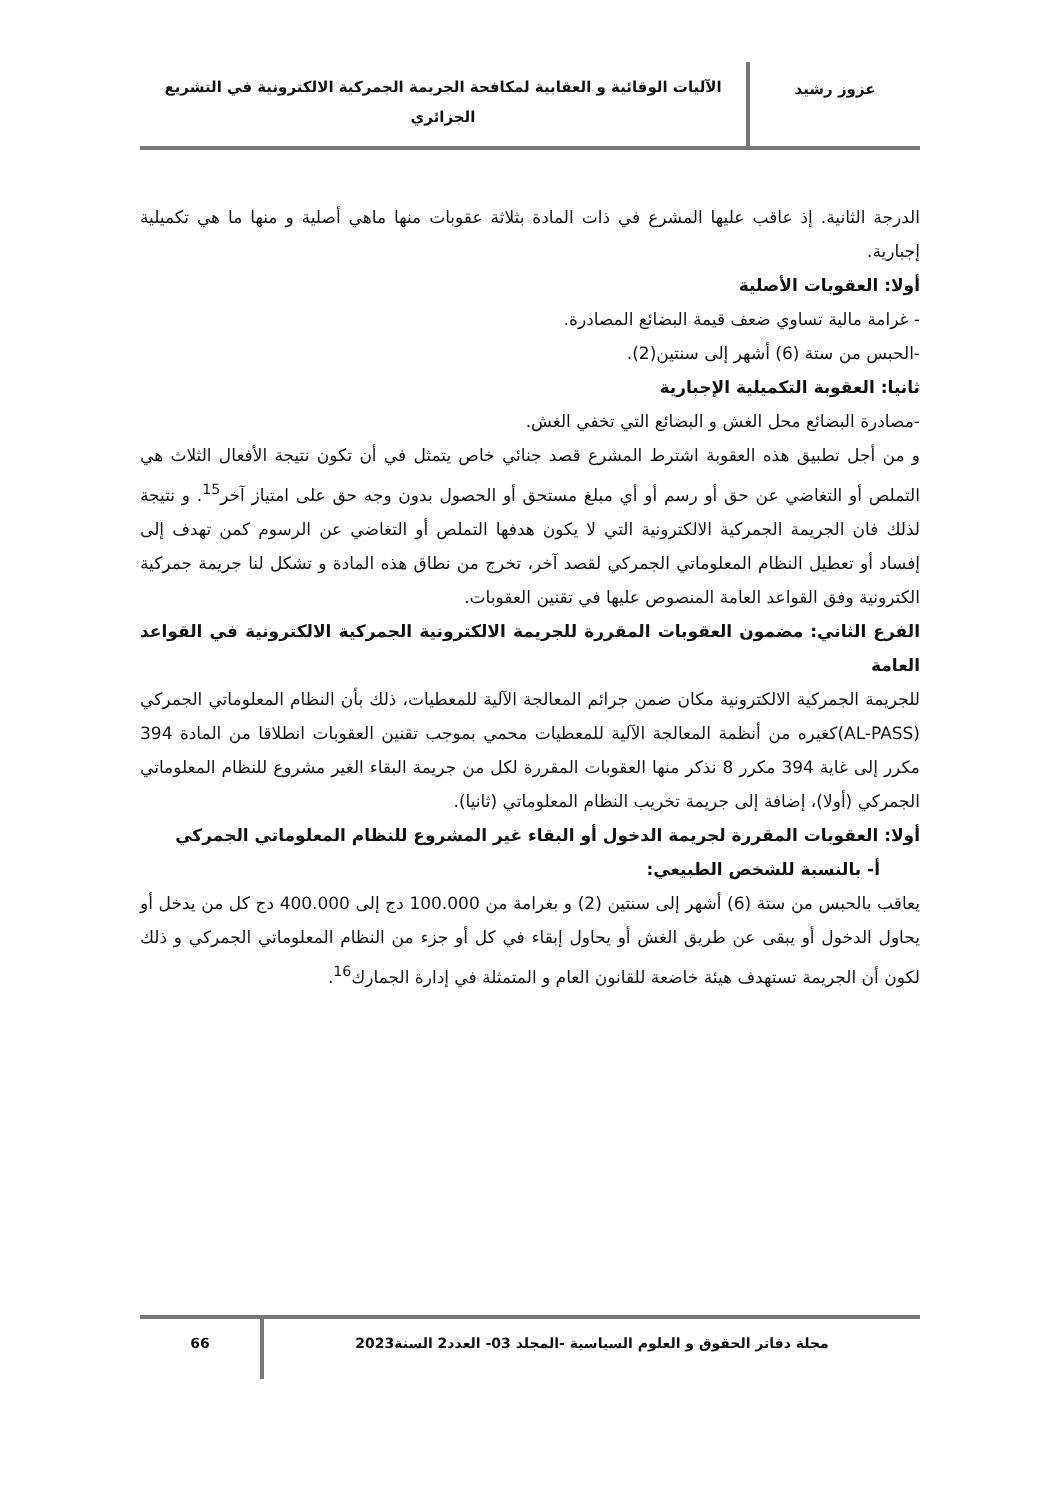عزوز رشيد
الآليات الوقائية و العقابية لمكافحة الجريمة الجمركية الالكترونية في التشريع الجزائري
الدرجة الثانية. إذ عاقب عليها المشرع في ذات المادة بثلاثة عقوبات منها ماهي أصلية و منها ما هي تكميلية إجبارية.
أولا: العقوبات الأصلية
- غرامة مالية تساوي ضعف قيمة البضائع المصادرة.
-الحبس من ستة (6) أشهر إلى سنتين(2).
ثانيا: العقوبة التكميلية الإجبارية
-مصادرة البضائع محل الغش و البضائع التي تخفي الغش.
و من أجل تطبيق هذه العقوبة اشترط المشرع قصد جنائي خاص يتمثل في أن تكون نتيجة الأفعال الثلاث هي التملص أو التغاضي عن حق أو رسم أو أي مبلغ مستحق أو الحصول بدون وجه حق على امتياز آخر<sup>15</sup>. و نتيجة لذلك فان الجريمة الجمركية الالكترونية التي لا يكون هدفها التملص أو التغاضي عن الرسوم كمن تهدف إلى إفساد أو تعطيل النظام المعلوماتي الجمركي لقصد آخر، تخرج من نطاق هذه المادة و تشكل لنا جريمة جمركية الكترونية وفق القواعد العامة المنصوص عليها في تقنين العقوبات.
الفرع الثاني: مضمون العقوبات المقررة للجريمة الالكترونية الجمركية الالكترونية في القواعد العامة
للجريمة الجمركية الالكترونية مكان ضمن جرائم المعالجة الآلية للمعطيات، ذلك بأن النظام المعلوماتي الجمركي (AL-PASS)كغيره من أنظمة المعالجة الآلية للمعطيات محمي بموجب تقنين العقوبات انطلاقا من المادة 394 مكرر إلى غاية 394 مكرر 8 نذكر منها العقوبات المقررة لكل من جريمة البقاء الغير مشروع للنظام المعلوماتي الجمركي (أولا)، إضافة إلى جريمة تخريب النظام المعلوماتي (ثانيا).
أولا: العقوبات المقررة لجريمة الدخول أو البقاء غير المشروع للنظام المعلوماتي الجمركي
أ- بالنسبة للشخص الطبيعي:
يعاقب بالحبس من ستة (6) أشهر إلى سنتين (2) و بغرامة من 100.000 دج إلى 400.000 دج كل من يدخل أو يحاول الدخول أو يبقى عن طريق الغش أو يحاول إبقاء في كل أو جزء من النظام المعلوماتي الجمركي و ذلك لكون أن الجريمة تستهدف هيئة خاضعة للقانون العام و المتمثلة في إدارة الجمارك<sup>16</sup>.
مجلة دفاتر الحقوق و العلوم السياسية -المجلد 03- العدد2 السنة2023
66